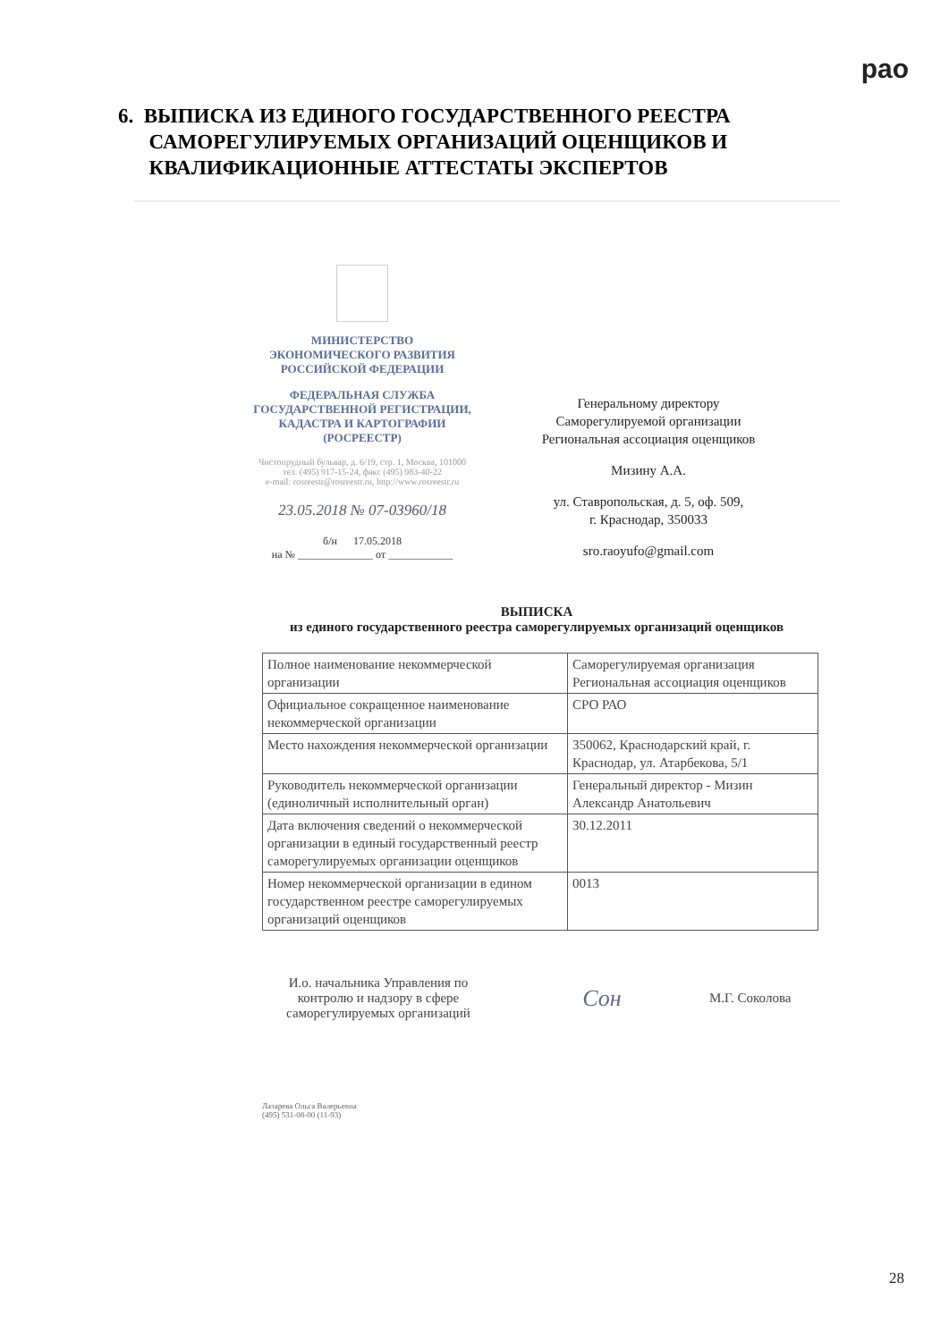рао
6. ВЫПИСКА ИЗ ЕДИНОГО ГОСУДАРСТВЕННОГО РЕЕСТРА
САМОРЕГУЛИРУЕМЫХ ОРГАНИЗАЦИЙ ОЦЕНЩИКОВ И
КВАЛИФИКАЦИОННЫЕ АТТЕСТАТЫ ЭКСПЕРТОВ
МИНИСТЕРСТВО
ЭКОНОМИЧЕСКОГО РАЗВИТИЯ
РОССИЙСКОЙ ФЕДЕРАЦИИ
ФЕДЕРАЛЬНАЯ СЛУЖБА
ГОСУДАРСТВЕННОЙ РЕГИСТРАЦИИ,
КАДАСТРА И КАРТОГРАФИИ
(РОСРЕЕСТР)
Чистопрудный бульвар, д. 6/19, стр. 1, Москва, 101000
тел. (495) 917-15-24, факс (495) 983-40-22
e-mail: rosreestr@rosreestr.ru, http://www.rosreestr.ru
23.05.2018 № 07-03960/18
б/н 17.05.2018
на № ______________ от ____________
Генеральному директору
Саморегулируемой организации
Региональная ассоциация оценщиков
Мизину А.А.
ул. Ставропольская, д. 5, оф. 509,
г. Краснодар, 350033
sro.raoyufo@gmail.com
ВЫПИСКА
из единого государственного реестра саморегулируемых организаций оценщиков
| Полное наименование некоммерческой организации | Саморегулируемая организация Региональная ассоциация оценщиков |
| Официальное сокращенное наименование некоммерческой организации | СРО РАО |
| Место нахождения некоммерческой организации | 350062, Краснодарский край, г. Краснодар, ул. Атарбекова, 5/1 |
| Руководитель некоммерческой организации (единоличный исполнительный орган) | Генеральный директор - Мизин Александр Анатольевич |
| Дата включения сведений о некоммерческой организации в единый государственный реестр саморегулируемых организации оценщиков | 30.12.2011 |
| Номер некоммерческой организации в едином государственном реестре саморегулируемых организаций оценщиков | 0013 |
И.о. начальника Управления по контролю и надзору в сфере саморегулируемых организаций
Сон
М.Г. Соколова
Лазарева Ольга Валерьевна
(495) 531-08-00 (11-93)
28